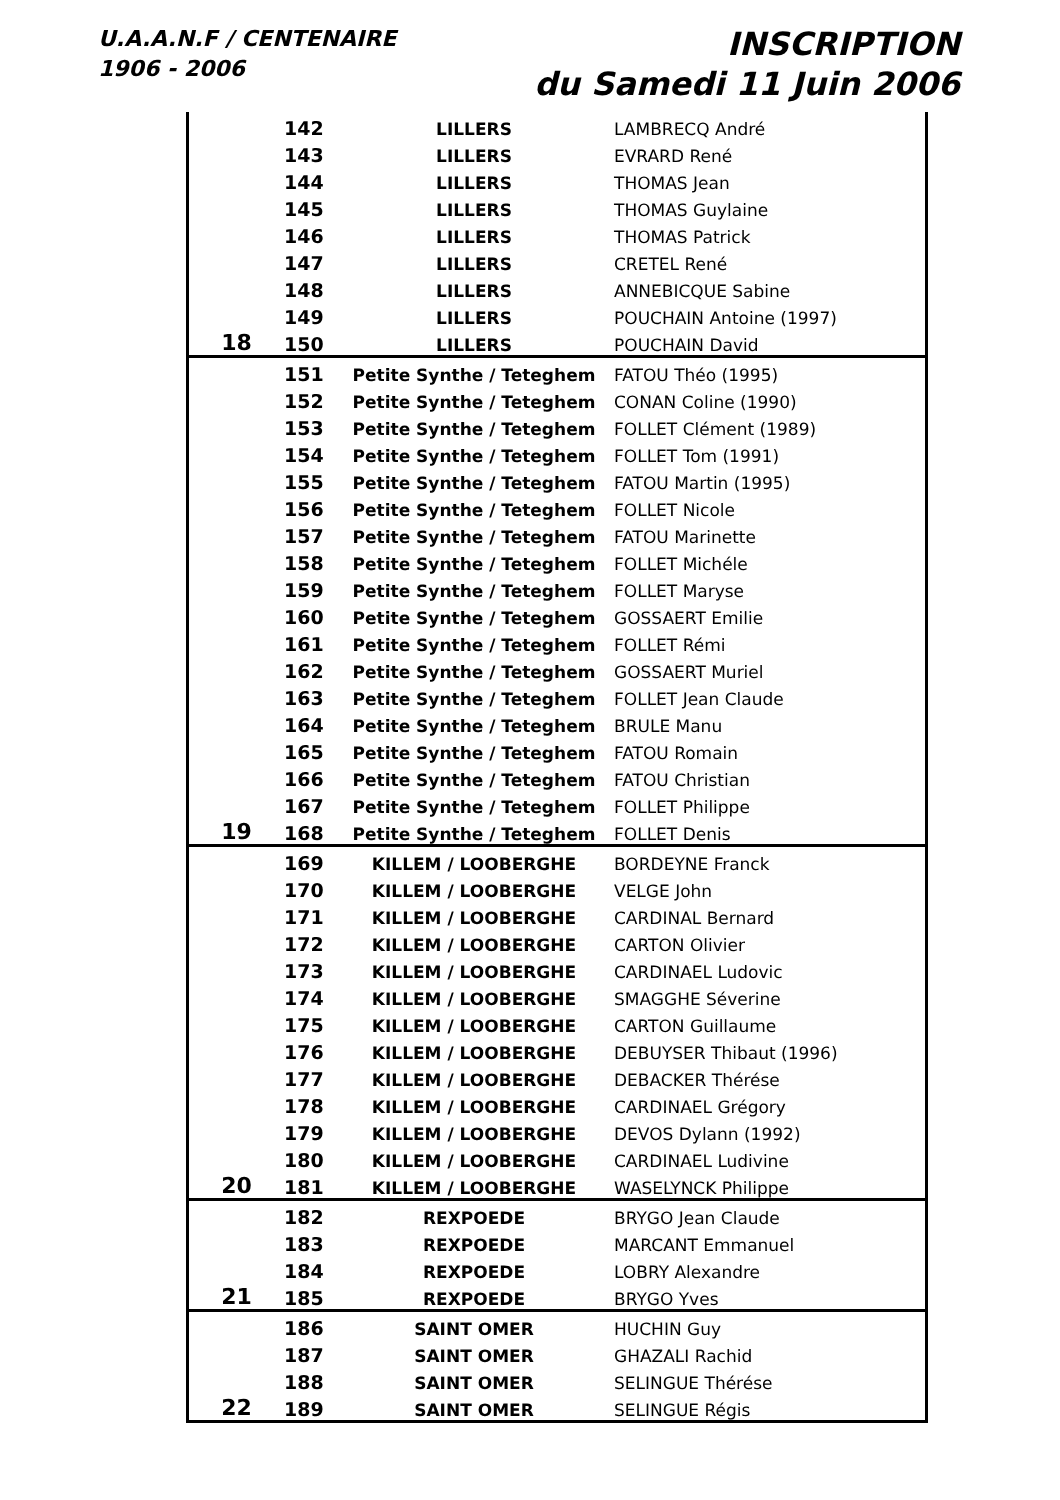U.A.A.N.F / CENTENAIRE
1906 - 2006
INSCRIPTION
du Samedi 11 Juin 2006
| | 142 | LILLERS | LAMBRECQ André |
| | 143 | LILLERS | EVRARD René |
| | 144 | LILLERS | THOMAS Jean |
| | 145 | LILLERS | THOMAS Guylaine |
| | 146 | LILLERS | THOMAS Patrick |
| | 147 | LILLERS | CRETEL René |
| | 148 | LILLERS | ANNEBICQUE Sabine |
| | 149 | LILLERS | POUCHAIN Antoine (1997) |
| 18 | 150 | LILLERS | POUCHAIN David |
| | 151 | Petite Synthe / Teteghem | FATOU Théo (1995) |
| | 152 | Petite Synthe / Teteghem | CONAN Coline (1990) |
| | 153 | Petite Synthe / Teteghem | FOLLET Clément (1989) |
| | 154 | Petite Synthe / Teteghem | FOLLET Tom (1991) |
| | 155 | Petite Synthe / Teteghem | FATOU Martin (1995) |
| | 156 | Petite Synthe / Teteghem | FOLLET Nicole |
| | 157 | Petite Synthe / Teteghem | FATOU Marinette |
| | 158 | Petite Synthe / Teteghem | FOLLET Michéle |
| | 159 | Petite Synthe / Teteghem | FOLLET Maryse |
| | 160 | Petite Synthe / Teteghem | GOSSAERT Emilie |
| | 161 | Petite Synthe / Teteghem | FOLLET Rémi |
| | 162 | Petite Synthe / Teteghem | GOSSAERT Muriel |
| | 163 | Petite Synthe / Teteghem | FOLLET Jean Claude |
| | 164 | Petite Synthe / Teteghem | BRULE Manu |
| | 165 | Petite Synthe / Teteghem | FATOU Romain |
| | 166 | Petite Synthe / Teteghem | FATOU Christian |
| | 167 | Petite Synthe / Teteghem | FOLLET Philippe |
| 19 | 168 | Petite Synthe / Teteghem | FOLLET Denis |
| | 169 | KILLEM / LOOBERGHE | BORDEYNE Franck |
| | 170 | KILLEM / LOOBERGHE | VELGE John |
| | 171 | KILLEM / LOOBERGHE | CARDINAL Bernard |
| | 172 | KILLEM / LOOBERGHE | CARTON Olivier |
| | 173 | KILLEM / LOOBERGHE | CARDINAEL Ludovic |
| | 174 | KILLEM / LOOBERGHE | SMAGGHE Séverine |
| | 175 | KILLEM / LOOBERGHE | CARTON Guillaume |
| | 176 | KILLEM / LOOBERGHE | DEBUYSER Thibaut (1996) |
| | 177 | KILLEM / LOOBERGHE | DEBACKER Thérése |
| | 178 | KILLEM / LOOBERGHE | CARDINAEL Grégory |
| | 179 | KILLEM / LOOBERGHE | DEVOS Dylann (1992) |
| | 180 | KILLEM / LOOBERGHE | CARDINAEL Ludivine |
| 20 | 181 | KILLEM / LOOBERGHE | WASELYNCK Philippe |
| | 182 | REXPOEDE | BRYGO Jean Claude |
| | 183 | REXPOEDE | MARCANT Emmanuel |
| | 184 | REXPOEDE | LOBRY Alexandre |
| 21 | 185 | REXPOEDE | BRYGO Yves |
| | 186 | SAINT OMER | HUCHIN Guy |
| | 187 | SAINT OMER | GHAZALI Rachid |
| | 188 | SAINT OMER | SELINGUE Thérése |
| 22 | 189 | SAINT OMER | SELINGUE Régis |